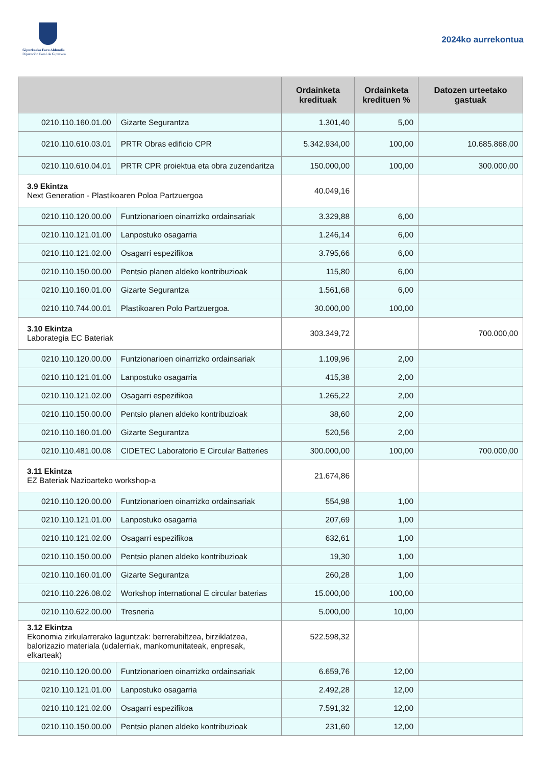Gipuzkoako Foru Aldundia
Diputación Foral de Gipuzkoa
2024ko aurrekontua
| | | Ordainketa kredituak | Ordainketa kredituen % | Datozen urteetako gastuak |
| --- | --- | --- | --- | --- |
| 0210.110.160.01.00 | Gizarte Segurantza | 1.301,40 | 5,00 | |
| 0210.110.610.03.01 | PRTR Obras edificio CPR | 5.342.934,00 | 100,00 | 10.685.868,00 |
| 0210.110.610.04.01 | PRTR CPR proiektua eta obra zuzendaritza | 150.000,00 | 100,00 | 300.000,00 |
| 3.9 Ekintza Next Generation - Plastikoaren Poloa Partzuergoa | | 40.049,16 | | |
| 0210.110.120.00.00 | Funtzionarioen oinarrizko ordainsariak | 3.329,88 | 6,00 | |
| 0210.110.121.01.00 | Lanpostuko osagarria | 1.246,14 | 6,00 | |
| 0210.110.121.02.00 | Osagarri espezifikoa | 3.795,66 | 6,00 | |
| 0210.110.150.00.00 | Pentsio planen aldeko kontribuzioak | 115,80 | 6,00 | |
| 0210.110.160.01.00 | Gizarte Segurantza | 1.561,68 | 6,00 | |
| 0210.110.744.00.01 | Plastikoaren Polo Partzuergoa. | 30.000,00 | 100,00 | |
| 3.10 Ekintza Laborategia EC Bateriak | | 303.349,72 | | 700.000,00 |
| 0210.110.120.00.00 | Funtzionarioen oinarrizko ordainsariak | 1.109,96 | 2,00 | |
| 0210.110.121.01.00 | Lanpostuko osagarria | 415,38 | 2,00 | |
| 0210.110.121.02.00 | Osagarri espezifikoa | 1.265,22 | 2,00 | |
| 0210.110.150.00.00 | Pentsio planen aldeko kontribuzioak | 38,60 | 2,00 | |
| 0210.110.160.01.00 | Gizarte Segurantza | 520,56 | 2,00 | |
| 0210.110.481.00.08 | CIDETEC Laboratorio E Circular Batteries | 300.000,00 | 100,00 | 700.000,00 |
| 3.11 Ekintza EZ Bateriak Nazioarteko workshop-a | | 21.674,86 | | |
| 0210.110.120.00.00 | Funtzionarioen oinarrizko ordainsariak | 554,98 | 1,00 | |
| 0210.110.121.01.00 | Lanpostuko osagarria | 207,69 | 1,00 | |
| 0210.110.121.02.00 | Osagarri espezifikoa | 632,61 | 1,00 | |
| 0210.110.150.00.00 | Pentsio planen aldeko kontribuzioak | 19,30 | 1,00 | |
| 0210.110.160.01.00 | Gizarte Segurantza | 260,28 | 1,00 | |
| 0210.110.226.08.02 | Workshop international E circular baterias | 15.000,00 | 100,00 | |
| 0210.110.622.00.00 | Tresneria | 5.000,00 | 10,00 | |
| 3.12 Ekintza Ekonomia zirkularrerako laguntzak: berrerabiltzea, birziklatzea, balorizazio materiala (udalerriak, mankomunitateak, enpresak, elkarteak) | | 522.598,32 | | |
| 0210.110.120.00.00 | Funtzionarioen oinarrizko ordainsariak | 6.659,76 | 12,00 | |
| 0210.110.121.01.00 | Lanpostuko osagarria | 2.492,28 | 12,00 | |
| 0210.110.121.02.00 | Osagarri espezifikoa | 7.591,32 | 12,00 | |
| 0210.110.150.00.00 | Pentsio planen aldeko kontribuzioak | 231,60 | 12,00 | |